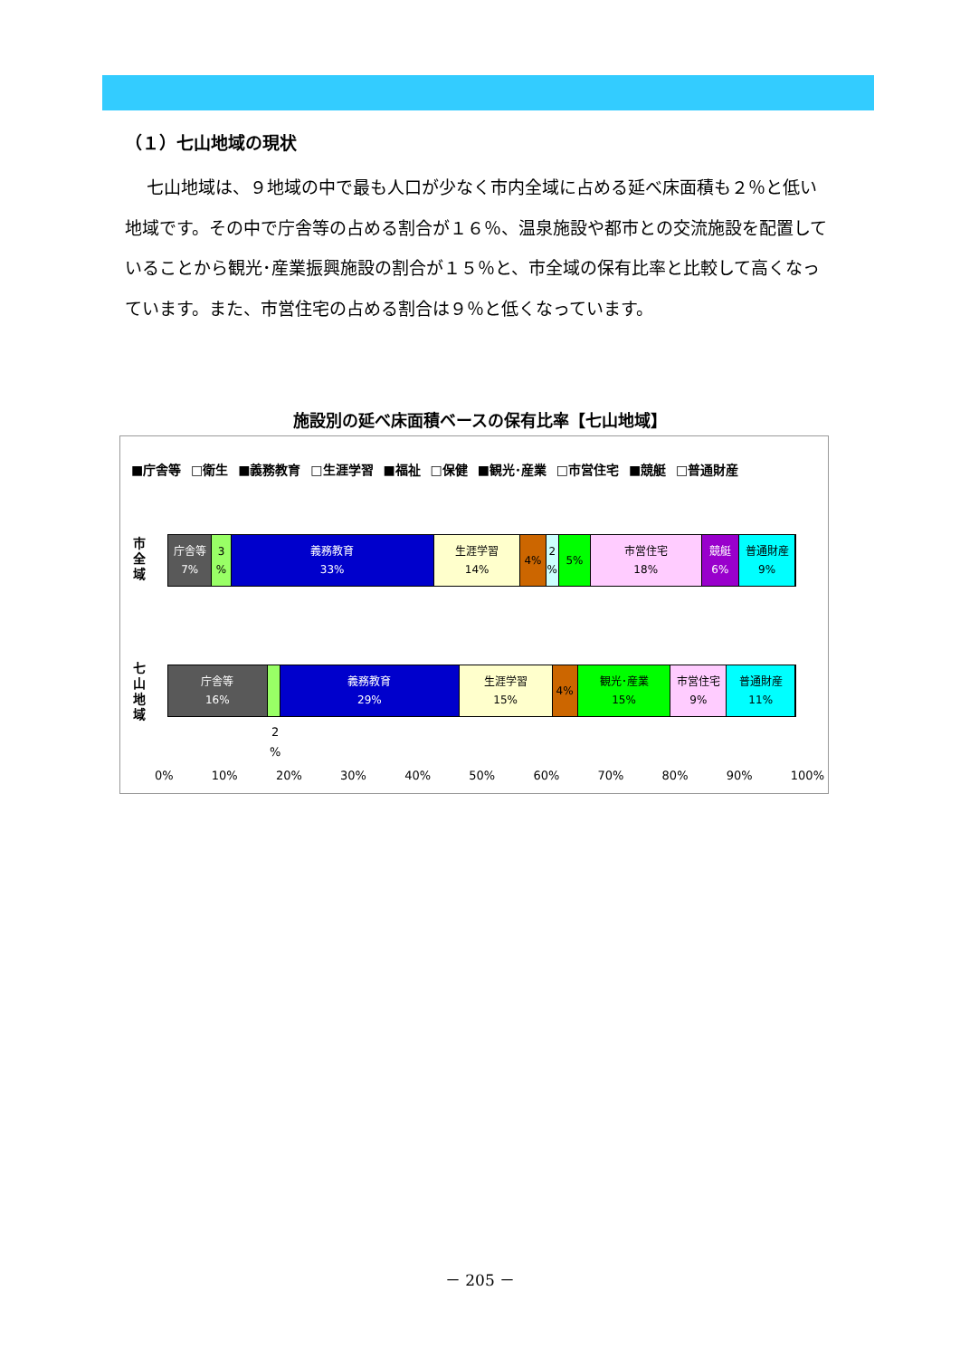（１）七山地域の現状
七山地域は、９地域の中で最も人口が少なく市内全域に占める延べ床面積も２％と低い地域です。その中で庁舎等の占める割合が１６％、温泉施設や都市との交流施設を配置していることから観光･産業振興施設の割合が１５％と、市全域の保有比率と比較して高くなっています。また、市営住宅の占める割合は９％と低くなっています。
施設別の延べ床面積ベースの保有比率【七山地域】
■庁舎等 □衛生 ■義務教育 □生涯学習 ■福祉 □保健 ■観光･産業 □市営住宅 ■競艇 □普通財産
市全域
庁舎等
7%
3
%
義務教育
33%
生涯学習
14%
4% 2
%
5% 市営住宅
18%
競艇
6%
普通財産
9%
七山地域
庁舎等
16%
義務教育
29%
生涯学習
15%
4% 観光･産業
15%
市営住宅
9%
普通財産
11%
2
%
0% 10% 20% 30% 40% 50% 60% 70% 80% 90% 100%
－ 205 －